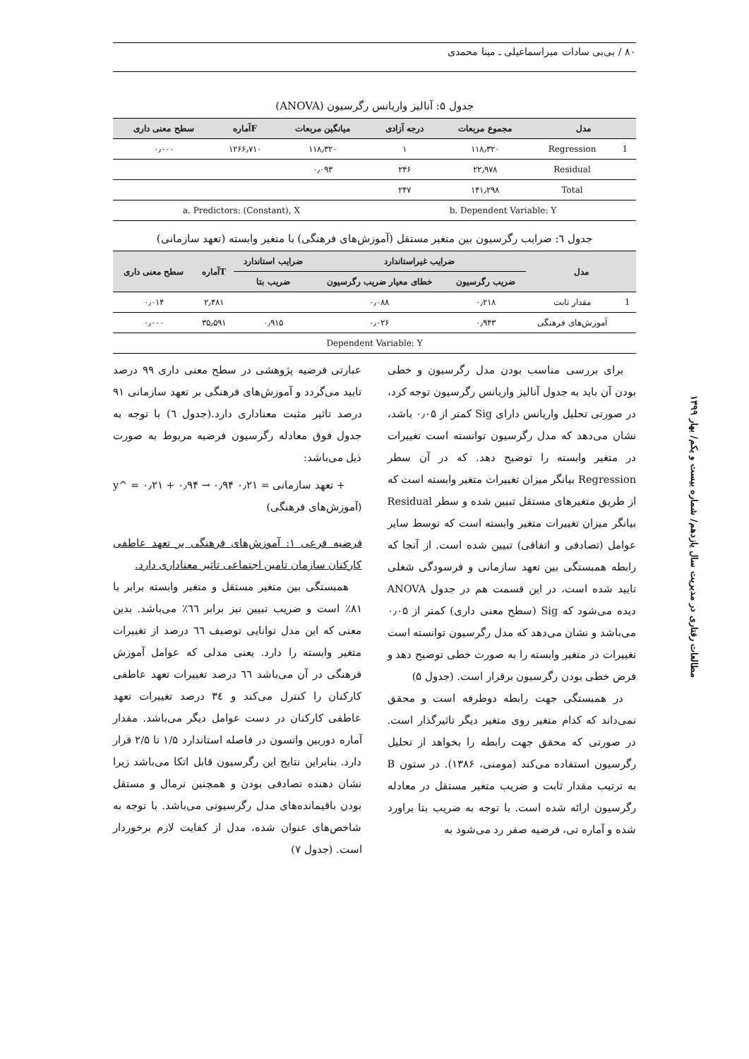۸۰ / بی‌بی سادات میراسماعیلی ـ مینا محمدی
مطالعات رفتاری در مدیریت سال یازدهم/ شماره بیست و یکم/ بهار ۱۳۹۹
جدول ۵: آنالیز واریانس رگرسیون (ANOVA)
| مدل | | مجموع مربعات | درجه آزادی | میانگین مربعات | Fآماره | سطح معنی داری |
| --- | --- | --- | --- | --- | --- | --- |
| 1 | Regression | ۱۱۸٫۳۲۰ | ۱ | ۱۱۸٫۳۲۰ | ۱۲۶۶٫۷۱۰ | ۰٫۰۰۰ |
| | Residual | ۲۲٫۹۷۸ | ۲۴۶ | ۰٫۰۹۳ | | |
| | Total | ۱۴۱٫۲۹۸ | ۲۴۷ | | | |
| b. Dependent Variable: Y | | | | a. Predictors: (Constant), X | | |
جدول ٦: ضرایب رگرسیون بین متغیر مستقل (آموزش‌های فرهنگی) با متغیر وابسته (تعهد سازمانی)
| مدل | | ضرایب غیراستاندارد | | ضرایب استاندارد | Tآماره | سطح معنی داری |
| --- | --- | --- | --- | --- | --- | --- |
| | | ضریب رگرسیون | خطای معیار ضریب رگرسیون | ضریب بتا | | |
| 1 | مقدار ثابت | ۰٫۲۱۸ | ۰٫۰۸۸ | | ۲٫۴۸۱ | ۰٫۰۱۴ |
| | آموزش‌های فرهنگی | ۰٫۹۴۳ | ۰٫۰۲۶ | ۰٫۹۱۵ | ۳۵٫۵۹۱ | ۰٫۰۰۰ |
| Dependent Variable: Y | | | | | | |
برای بررسی مناسب بودن مدل رگرسیون و خطی بودن آن باید به جدول آنالیز واریانس رگرسیون توجه کرد، در صورتی تحلیل واریانس دارای Sig کمتر از ۰٫۰۵ باشد، نشان می‌دهد که مدل رگرسیون توانسته است تغییرات در متغیر وابسته را توضیح دهد. که در آن سطر Regression بیانگر میزان تغییرات متغیر وابسته است که از طریق متغیرهای مستقل تبیین شده و سطر Residual بیانگر میزان تغییرات متغیر وابسته است که توسط سایر عوامل (تصادفی و اتفاقی) تبیین شده است. از آنجا که رابطه همبستگی بین تعهد سازمانی و فرسودگی شغلی تایید شده است، در این قسمت هم در جدول ANOVA دیده می‌شود که Sig (سطح معنی داری) کمتر از ۰٫۰۵ می‌باشد و نشان می‌دهد که مدل رگرسیون توانسته است تغییرات در متغیر وابسته را به صورت خطی توضیح دهد و فرض خطی بودن رگرسیون برقرار است. (جدول ۵)
در همبستگی جهت رابطه دوطرفه است و محقق نمی‌داند که کدام متغیر روی متغیر دیگر تاثیرگذار است. در صورتی که محقق جهت رابطه را بخواهد از تحلیل رگرسیون استفاده می‌کند (مومنی، ۱۳۸۶). در ستون B به ترتیب مقدار ثابت و ضریب متغیر مستقل در معادله رگرسیون ارائه شده است. با توجه به ضریب بتا براورد شده و آماره تی، فرضیه صفر رد می‌شود به
عبارتی فرضیه پژوهشی در سطح معنی داری ۹۹ درصد تایید می‌گردد و آموزش‌های فرهنگی بر تعهد سازمانی ۹۱ درصد تاثیر مثبت معناداری دارد.(جدول ٦) با توجه به جدول فوق معادله رگرسیون فرضیه مربوط به صورت ذیل می‌باشد:
y^ = ۰٫۲۱ + ۰٫۹۴ → تعهد سازمانی = ۰٫۲۱ ۰٫۹۴ +
(آموزش‌های فرهنگی)
فرضیه فرعی ۱: آموزش‌های فرهنگی بر تعهد عاطفی کارکنان سازمان تامین اجتماعی تاثیر معناداری دارد.
همبستگی بین متغیر مستقل و متغیر وابسته برابر با ۸۱٪ است و ضریب تبیین نیز برابر ٦٦٪ می‌باشد. بدین معنی که این مدل توانایی توصیف ٦٦ درصد از تغییرات متغیر وابسته را دارد. یعنی مدلی که عوامل آموزش فرهنگی در آن می‌باشد ٦٦ درصد تغییرات تعهد عاطفی کارکنان را کنترل می‌کند و ٣٤ درصد تغییرات تعهد عاطفی کارکنان در دست عوامل دیگر می‌باشد. مقدار آماره دوربین واتسون در فاصله استاندارد ۱/۵ تا ۲/۵ قرار دارد. بنابراین نتایج این رگرسیون قابل اتکا می‌باشد زیرا نشان دهنده تصادفی بودن و همچنین نرمال و مستقل بودن باقیمانده‌های مدل رگرسیونی می‌باشد. با توجه به شاخص‌های عنوان شده، مدل از کفایت لازم برخوردار است. (جدول ۷)